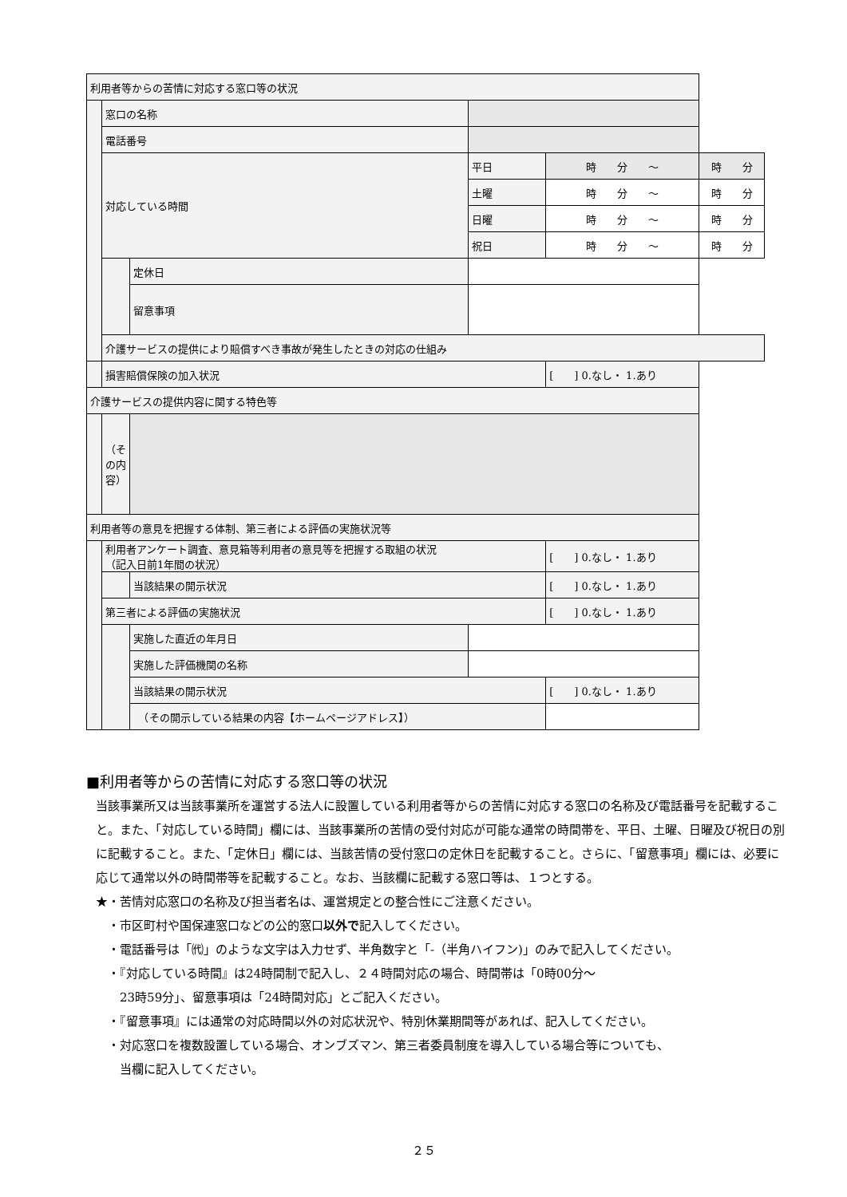| 利用者等からの苦情に対応する窓口等の状況 | | | | | | |
| | 窓口の名称 | | | | | |
| | 電話番号 | | | | | |
| | 対応している時間 | | 平日 | 時 分 〜 | | 時 分 |
| | | | 土曜 | 時 分 〜 | | 時 分 |
| | | | 日曜 | 時 分 〜 | | 時 分 |
| | | | 祝日 | 時 分 〜 | | 時 分 |
| | | 定休日 | | | | |
| | | 留意事項 | | | | |
| | 介護サービスの提供により賠償すべき事故が発生したときの対応の仕組み | | | | | |
| | 損害賠償保険の加入状況 | | | | [ ] 0.なし・ 1.あり | |
| 介護サービスの提供内容に関する特色等 | | | | | | |
| | （その内容） | | | | | |
| 利用者等の意見を把握する体制、第三者による評価の実施状況等 | | | | | | |
| | 利用者アンケート調査、意見箱等利用者の意見等を把握する取組の状況 （記入日前1年間の状況） | | | | [ ] 0.なし・ 1.あり | |
| | | 当該結果の開示状況 | | | [ ] 0.なし・ 1.あり | |
| | 第三者による評価の実施状況 | | | | [ ] 0.なし・ 1.あり | |
| | | 実施した直近の年月日 | | | | |
| | | 実施した評価機関の名称 | | | | |
| | | 当該結果の開示状況 | | | [ ] 0.なし・ 1.あり | |
| | | （その開示している結果の内容【ホームページアドレス】） | | | | |
■利用者等からの苦情に対応する窓口等の状況
当該事業所又は当該事業所を運営する法人に設置している利用者等からの苦情に対応する窓口の名称及び電話番号を記載すること。また、「対応している時間」欄には、当該事業所の苦情の受付対応が可能な通常の時間帯を、平日、土曜、日曜及び祝日の別に記載すること。また、「定休日」欄には、当該苦情の受付窓口の定休日を記載すること。さらに、「留意事項」欄には、必要に応じて通常以外の時間帯等を記載すること。なお、当該欄に記載する窓口等は、１つとする。
★・苦情対応窓口の名称及び担当者名は、運営規定との整合性にご注意ください。
　・市区町村や国保連窓口などの公的窓口以外で記入してください。
　・電話番号は「㈹」のような文字は入力せず、半角数字と「-（半角ハイフン)」のみで記入してください。
　・『対応している時間』は24時間制で記入し、２４時間対応の場合、時間帯は「0時00分〜
　　23時59分」、留意事項は「24時間対応」とご記入ください。
　・『留意事項』には通常の対応時間以外の対応状況や、特別休業期間等があれば、記入してください。
　・対応窓口を複数設置している場合、オンブズマン、第三者委員制度を導入している場合等についても、
　　当欄に記入してください。
２５